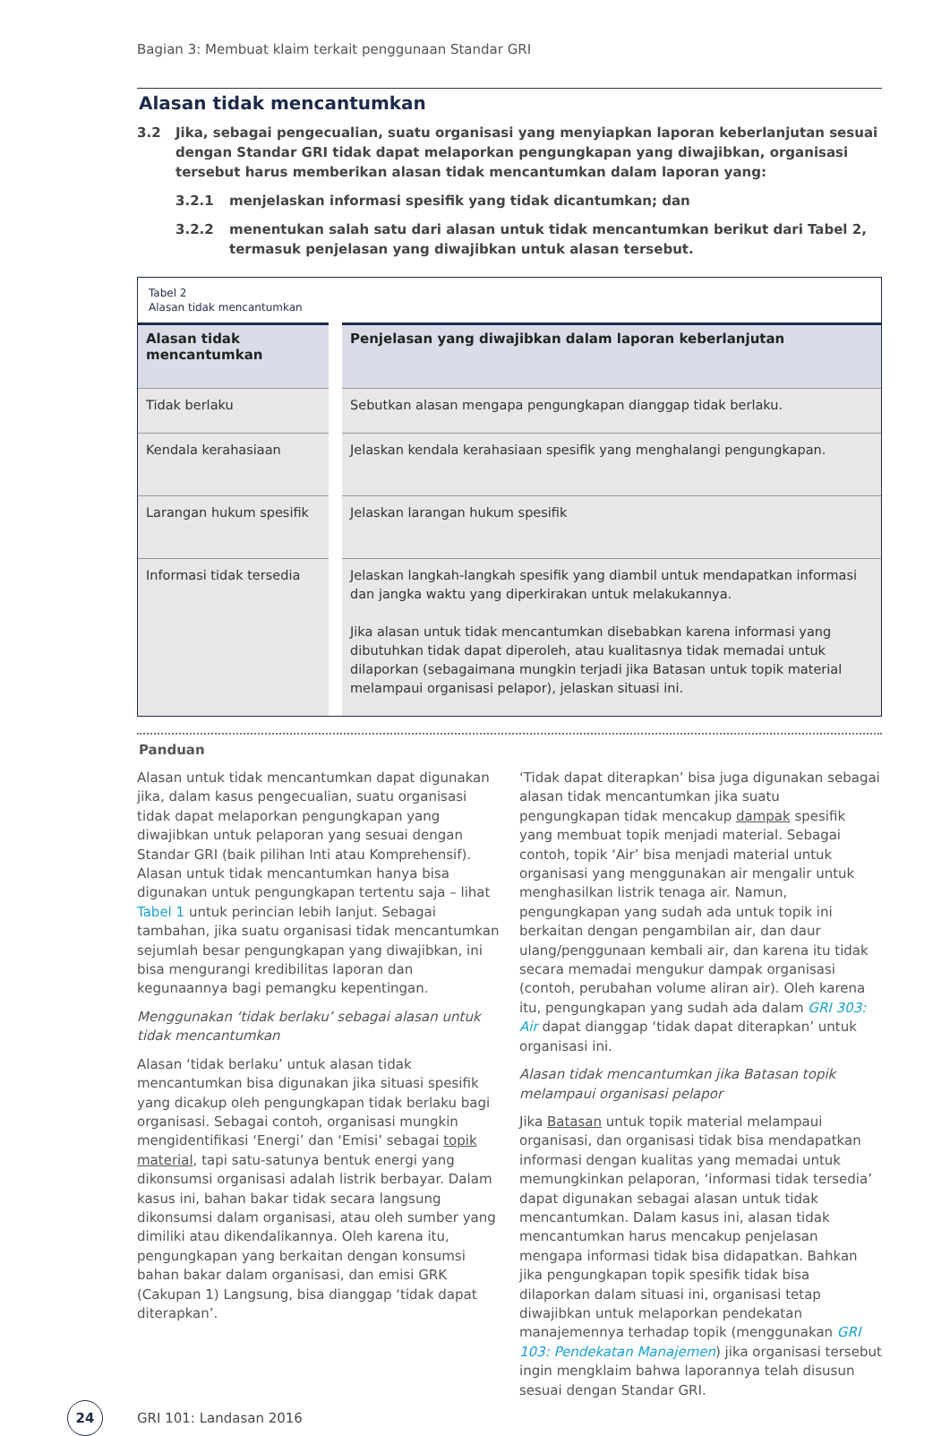Bagian 3: Membuat klaim terkait penggunaan Standar GRI
Alasan tidak mencantumkan
3.2 Jika, sebagai pengecualian, suatu organisasi yang menyiapkan laporan keberlanjutan sesuai dengan Standar GRI tidak dapat melaporkan pengungkapan yang diwajibkan, organisasi tersebut harus memberikan alasan tidak mencantumkan dalam laporan yang:
3.2.1 menjelaskan informasi spesifik yang tidak dicantumkan; dan
3.2.2 menentukan salah satu dari alasan untuk tidak mencantumkan berikut dari Tabel 2, termasuk penjelasan yang diwajibkan untuk alasan tersebut.
Tabel 2
Alasan tidak mencantumkan
| Alasan tidak mencantumkan | Penjelasan yang diwajibkan dalam laporan keberlanjutan |
| --- | --- |
| Tidak berlaku | Sebutkan alasan mengapa pengungkapan dianggap tidak berlaku. |
| Kendala kerahasiaan | Jelaskan kendala kerahasiaan spesifik yang menghalangi pengungkapan. |
| Larangan hukum spesifik | Jelaskan larangan hukum spesifik |
| Informasi tidak tersedia | Jelaskan langkah-langkah spesifik yang diambil untuk mendapatkan informasi dan jangka waktu yang diperkirakan untuk melakukannya. Jika alasan untuk tidak mencantumkan disebabkan karena informasi yang dibutuhkan tidak dapat diperoleh, atau kualitasnya tidak memadai untuk dilaporkan (sebagaimana mungkin terjadi jika Batasan untuk topik material melampaui organisasi pelapor), jelaskan situasi ini. |
Panduan
Alasan untuk tidak mencantumkan dapat digunakan jika, dalam kasus pengecualian, suatu organisasi tidak dapat melaporkan pengungkapan yang diwajibkan untuk pelaporan yang sesuai dengan Standar GRI (baik pilihan Inti atau Komprehensif). Alasan untuk tidak mencantumkan hanya bisa digunakan untuk pengungkapan tertentu saja – lihat Tabel 1 untuk perincian lebih lanjut. Sebagai tambahan, jika suatu organisasi tidak mencantumkan sejumlah besar pengungkapan yang diwajibkan, ini bisa mengurangi kredibilitas laporan dan kegunaannya bagi pemangku kepentingan.
Menggunakan ‘tidak berlaku’ sebagai alasan untuk tidak mencantumkan
Alasan ‘tidak berlaku’ untuk alasan tidak mencantumkan bisa digunakan jika situasi spesifik yang dicakup oleh pengungkapan tidak berlaku bagi organisasi. Sebagai contoh, organisasi mungkin mengidentifikasi ‘Energi’ dan ‘Emisi’ sebagai topik material, tapi satu-satunya bentuk energi yang dikonsumsi organisasi adalah listrik berbayar. Dalam kasus ini, bahan bakar tidak secara langsung dikonsumsi dalam organisasi, atau oleh sumber yang dimiliki atau dikendalikannya. Oleh karena itu, pengungkapan yang berkaitan dengan konsumsi bahan bakar dalam organisasi, dan emisi GRK (Cakupan 1) Langsung, bisa dianggap ‘tidak dapat diterapkan’.
‘Tidak dapat diterapkan’ bisa juga digunakan sebagai alasan tidak mencantumkan jika suatu pengungkapan tidak mencakup dampak spesifik yang membuat topik menjadi material. Sebagai contoh, topik ‘Air’ bisa menjadi material untuk organisasi yang menggunakan air mengalir untuk menghasilkan listrik tenaga air. Namun, pengungkapan yang sudah ada untuk topik ini berkaitan dengan pengambilan air, dan daur ulang/penggunaan kembali air, dan karena itu tidak secara memadai mengukur dampak organisasi (contoh, perubahan volume aliran air). Oleh karena itu, pengungkapan yang sudah ada dalam GRI 303: Air dapat dianggap ‘tidak dapat diterapkan’ untuk organisasi ini.
Alasan tidak mencantumkan jika Batasan topik melampaui organisasi pelapor
Jika Batasan untuk topik material melampaui organisasi, dan organisasi tidak bisa mendapatkan informasi dengan kualitas yang memadai untuk memungkinkan pelaporan, ‘informasi tidak tersedia’ dapat digunakan sebagai alasan untuk tidak mencantumkan. Dalam kasus ini, alasan tidak mencantumkan harus mencakup penjelasan mengapa informasi tidak bisa didapatkan. Bahkan jika pengungkapan topik spesifik tidak bisa dilaporkan dalam situasi ini, organisasi tetap diwajibkan untuk melaporkan pendekatan manajemennya terhadap topik (menggunakan GRI 103: Pendekatan Manajemen) jika organisasi tersebut ingin mengklaim bahwa laporannya telah disusun sesuai dengan Standar GRI.
24 GRI 101: Landasan 2016